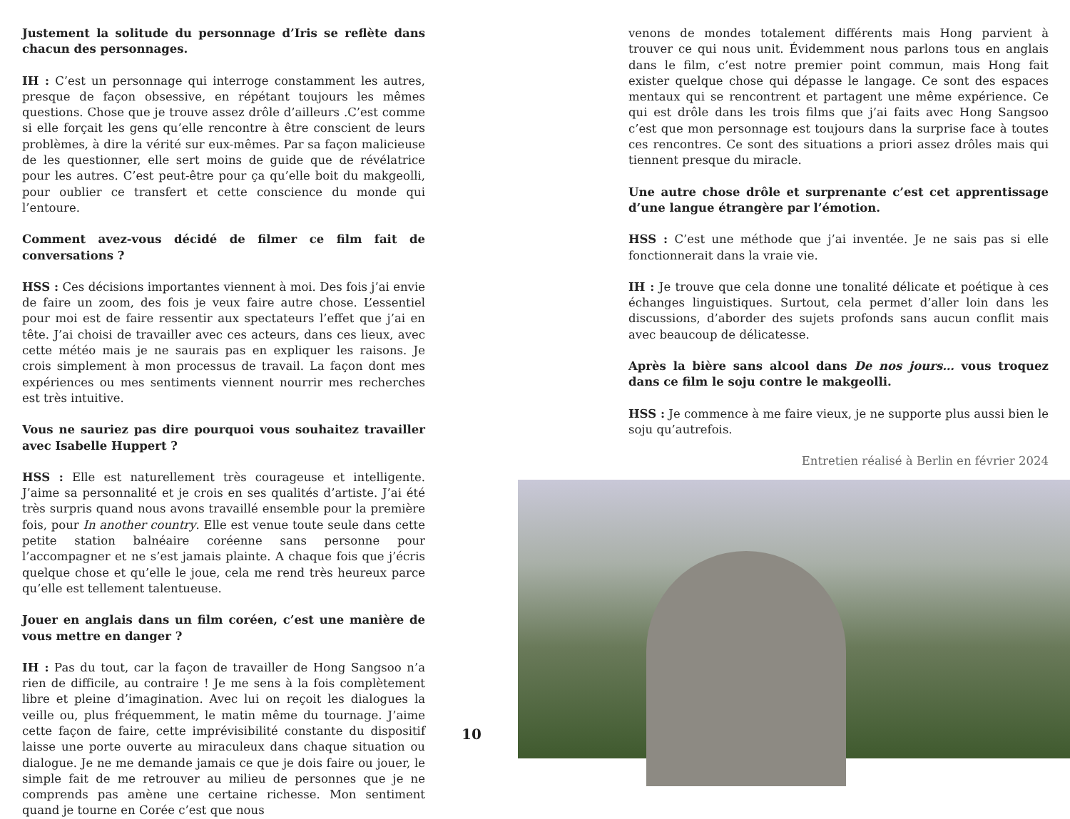Justement la solitude du personnage d’Iris se reflète dans chacun des personnages.
IH : C’est un personnage qui interroge constamment les autres, presque de façon obsessive, en répétant toujours les mêmes questions. Chose que je trouve assez drôle d’ailleurs .C’est comme si elle forçait les gens qu’elle rencontre à être conscient de leurs problèmes, à dire la vérité sur eux-mêmes. Par sa façon malicieuse de les questionner, elle sert moins de guide que de révélatrice pour les autres. C’est peut-être pour ça qu’elle boit du makgeolli, pour oublier ce transfert et cette conscience du monde qui l’entoure.
Comment avez-vous décidé de filmer ce film fait de conversations ?
HSS : Ces décisions importantes viennent à moi. Des fois j’ai envie de faire un zoom, des fois je veux faire autre chose. L’essentiel pour moi est de faire ressentir aux spectateurs l’effet que j’ai en tête. J’ai choisi de travailler avec ces acteurs, dans ces lieux, avec cette météo mais je ne saurais pas en expliquer les raisons. Je crois simplement à mon processus de travail. La façon dont mes expériences ou mes sentiments viennent nourrir mes recherches est très intuitive.
Vous ne sauriez pas dire pourquoi vous souhaitez travailler avec Isabelle Huppert ?
HSS : Elle est naturellement très courageuse et intelligente. J’aime sa personnalité et je crois en ses qualités d’artiste. J’ai été très surpris quand nous avons travaillé ensemble pour la première fois, pour In another country. Elle est venue toute seule dans cette petite station balnéaire coréenne sans personne pour l’accompagner et ne s’est jamais plainte. A chaque fois que j’écris quelque chose et qu’elle le joue, cela me rend très heureux parce qu’elle est tellement talentueuse.
Jouer en anglais dans un film coréen, c’est une manière de vous mettre en danger ?
IH : Pas du tout, car la façon de travailler de Hong Sangsoo n’a rien de difficile, au contraire ! Je me sens à la fois complètement libre et pleine d’imagination. Avec lui on reçoit les dialogues la veille ou, plus fréquemment, le matin même du tournage. J’aime cette façon de faire, cette imprévisibilité constante du dispositif laisse une porte ouverte au miraculeux dans chaque situation ou dialogue. Je ne me demande jamais ce que je dois faire ou jouer, le simple fait de me retrouver au milieu de personnes que je ne comprends pas amène une certaine richesse. Mon sentiment quand je tourne en Corée c’est que nous
10
venons de mondes totalement différents mais Hong parvient à trouver ce qui nous unit. Évidemment nous parlons tous en anglais dans le film, c’est notre premier point commun, mais Hong fait exister quelque chose qui dépasse le langage. Ce sont des espaces mentaux qui se rencontrent et partagent une même expérience. Ce qui est drôle dans les trois films que j’ai faits avec Hong Sangsoo c’est que mon personnage est toujours dans la surprise face à toutes ces rencontres. Ce sont des situations a priori assez drôles mais qui tiennent presque du miracle.
Une autre chose drôle et surprenante c’est cet apprentissage d’une langue étrangère par l’émotion.
HSS : C’est une méthode que j’ai inventée. Je ne sais pas si elle fonctionnerait dans la vraie vie.
IH : Je trouve que cela donne une tonalité délicate et poétique à ces échanges linguistiques. Surtout, cela permet d’aller loin dans les discussions, d’aborder des sujets profonds sans aucun conflit mais avec beaucoup de délicatesse.
Après la bière sans alcool dans De nos jours… vous troquez dans ce film le soju contre le makgeolli.
HSS : Je commence à me faire vieux, je ne supporte plus aussi bien le soju qu’autrefois.
Entretien réalisé à Berlin en février 2024